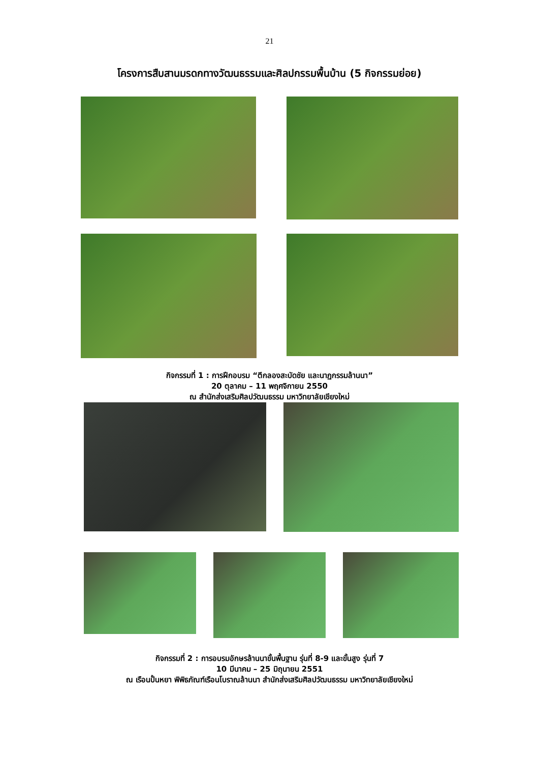21
โครงการสืบสานมรดกทางวัฒนธรรมและศิลปกรรมพื้นบ้าน (5 กิจกรรมย่อย)
กิจกรรมที่ 1 : การฝึกอบรม “ตีกลองสะบัดชัย และนาฏกรรมล้านนา”
20 ตุลาคม – 11 พฤศจิกายน 2550
ณ สำนักส่งเสริมศิลปวัฒนธรรม มหาวิทยาลัยเชียงใหม่
กิจกรรมที่ 2 : การอบรมอักษรล้านนาขั้นพื้นฐาน รุ่นที่ 8-9 และขั้นสูง รุ่นที่ 7
10 มีนาคม – 25 มิถุนายน 2551
ณ เรือนปั้นหยา พิพิธภัณฑ์เรือนโบราณล้านนา สำนักส่งเสริมศิลปวัฒนธรรม มหาวิทยาลัยเชียงใหม่